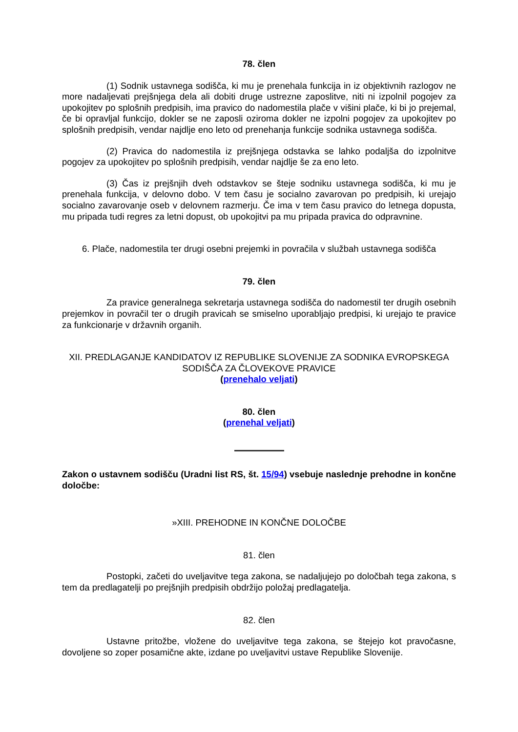78. člen
(1) Sodnik ustavnega sodišča, ki mu je prenehala funkcija in iz objektivnih razlogov ne more nadaljevati prejšnjega dela ali dobiti druge ustrezne zaposlitve, niti ni izpolnil pogojev za upokojitev po splošnih predpisih, ima pravico do nadomestila plače v višini plače, ki bi jo prejemal, če bi opravljal funkcijo, dokler se ne zaposli oziroma dokler ne izpolni pogojev za upokojitev po splošnih predpisih, vendar najdlje eno leto od prenehanja funkcije sodnika ustavnega sodišča.
(2) Pravica do nadomestila iz prejšnjega odstavka se lahko podaljša do izpolnitve pogojev za upokojitev po splošnih predpisih, vendar najdlje še za eno leto.
(3) Čas iz prejšnjih dveh odstavkov se šteje sodniku ustavnega sodišča, ki mu je prenehala funkcija, v delovno dobo. V tem času je socialno zavarovan po predpisih, ki urejajo socialno zavarovanje oseb v delovnem razmerju. Če ima v tem času pravico do letnega dopusta, mu pripada tudi regres za letni dopust, ob upokojitvi pa mu pripada pravica do odpravnine.
6. Plače, nadomestila ter drugi osebni prejemki in povračila v službah ustavnega sodišča
79. člen
Za pravice generalnega sekretarja ustavnega sodišča do nadomestil ter drugih osebnih prejemkov in povračil ter o drugih pravicah se smiselno uporabljajo predpisi, ki urejajo te pravice za funkcionarje v državnih organih.
XII. PREDLAGANJE KANDIDATOV IZ REPUBLIKE SLOVENIJE ZA SODNIKA EVROPSKEGA SODIŠČA ZA ČLOVEKOVE PRAVICE
(prenehalo veljati)
80. člen
(prenehal veljati)
Zakon o ustavnem sodišču (Uradni list RS, št. 15/94) vsebuje naslednje prehodne in končne določbe:
»XIII. PREHODNE IN KONČNE DOLOČBE
81. člen
Postopki, začeti do uveljavitve tega zakona, se nadaljujejo po določbah tega zakona, s tem da predlagatelji po prejšnjih predpisih obdržijo položaj predlagatelja.
82. člen
Ustavne pritožbe, vložene do uveljavitve tega zakona, se štejejo kot pravočasne, dovoljene so zoper posamične akte, izdane po uveljavitvi ustave Republike Slovenije.